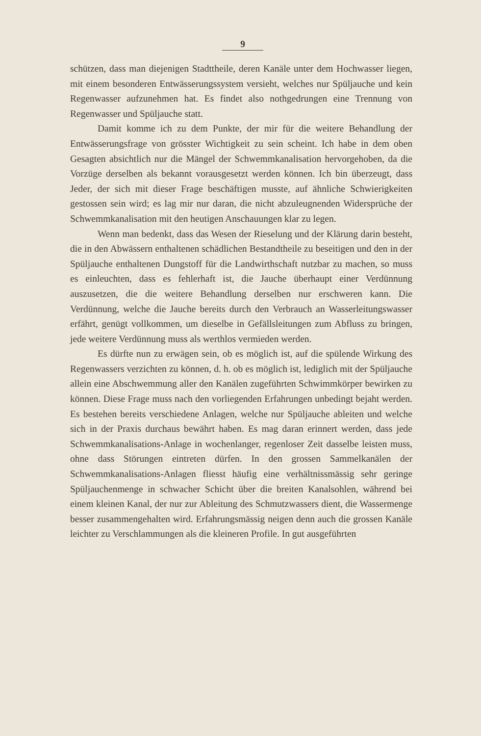9
schützen, dass man diejenigen Stadttheile, deren Kanäle unter dem Hochwasser liegen, mit einem besonderen Entwässerungssystem versieht, welches nur Spüljauche und kein Regenwasser aufzunehmen hat. Es findet also nothgedrungen eine Trennung von Regenwasser und Spüljauche statt.
Damit komme ich zu dem Punkte, der mir für die weitere Behandlung der Entwässerungsfrage von grösster Wichtigkeit zu sein scheint. Ich habe in dem oben Gesagten absichtlich nur die Mängel der Schwemmkanalisation hervorgehoben, da die Vorzüge derselben als bekannt vorausgesetzt werden können. Ich bin überzeugt, dass Jeder, der sich mit dieser Frage beschäftigen musste, auf ähnliche Schwierigkeiten gestossen sein wird; es lag mir nur daran, die nicht abzuleugnenden Widersprüche der Schwemmkanalisation mit den heutigen Anschauungen klar zu legen.
Wenn man bedenkt, dass das Wesen der Rieselung und der Klärung darin besteht, die in den Abwässern enthaltenen schädlichen Bestandtheile zu beseitigen und den in der Spüljauche enthaltenen Dungstoff für die Landwirthschaft nutzbar zu machen, so muss es einleuchten, dass es fehlerhaft ist, die Jauche überhaupt einer Verdünnung auszusetzen, die die weitere Behandlung derselben nur erschweren kann. Die Verdünnung, welche die Jauche bereits durch den Verbrauch an Wasserleitungswasser erfährt, genügt vollkommen, um dieselbe in Gefällsleitungen zum Abfluss zu bringen, jede weitere Verdünnung muss als werthlos vermieden werden.
Es dürfte nun zu erwägen sein, ob es möglich ist, auf die spülende Wirkung des Regenwassers verzichten zu können, d. h. ob es möglich ist, lediglich mit der Spüljauche allein eine Abschwemmung aller den Kanälen zugeführten Schwimmkörper bewirken zu können. Diese Frage muss nach den vorliegenden Erfahrungen unbedingt bejaht werden. Es bestehen bereits verschiedene Anlagen, welche nur Spüljauche ableiten und welche sich in der Praxis durchaus bewährt haben. Es mag daran erinnert werden, dass jede Schwemmkanalisations-Anlage in wochenlanger, regenloser Zeit dasselbe leisten muss, ohne dass Störungen eintreten dürfen. In den grossen Sammelkanälen der Schwemmkanalisations-Anlagen fliesst häufig eine verhältnissmässig sehr geringe Spüljauchenmenge in schwacher Schicht über die breiten Kanalsohlen, während bei einem kleinen Kanal, der nur zur Ableitung des Schmutzwassers dient, die Wassermenge besser zusammengehalten wird. Erfahrungsmässig neigen denn auch die grossen Kanäle leichter zu Verschlammungen als die kleineren Profile. In gut ausgeführten